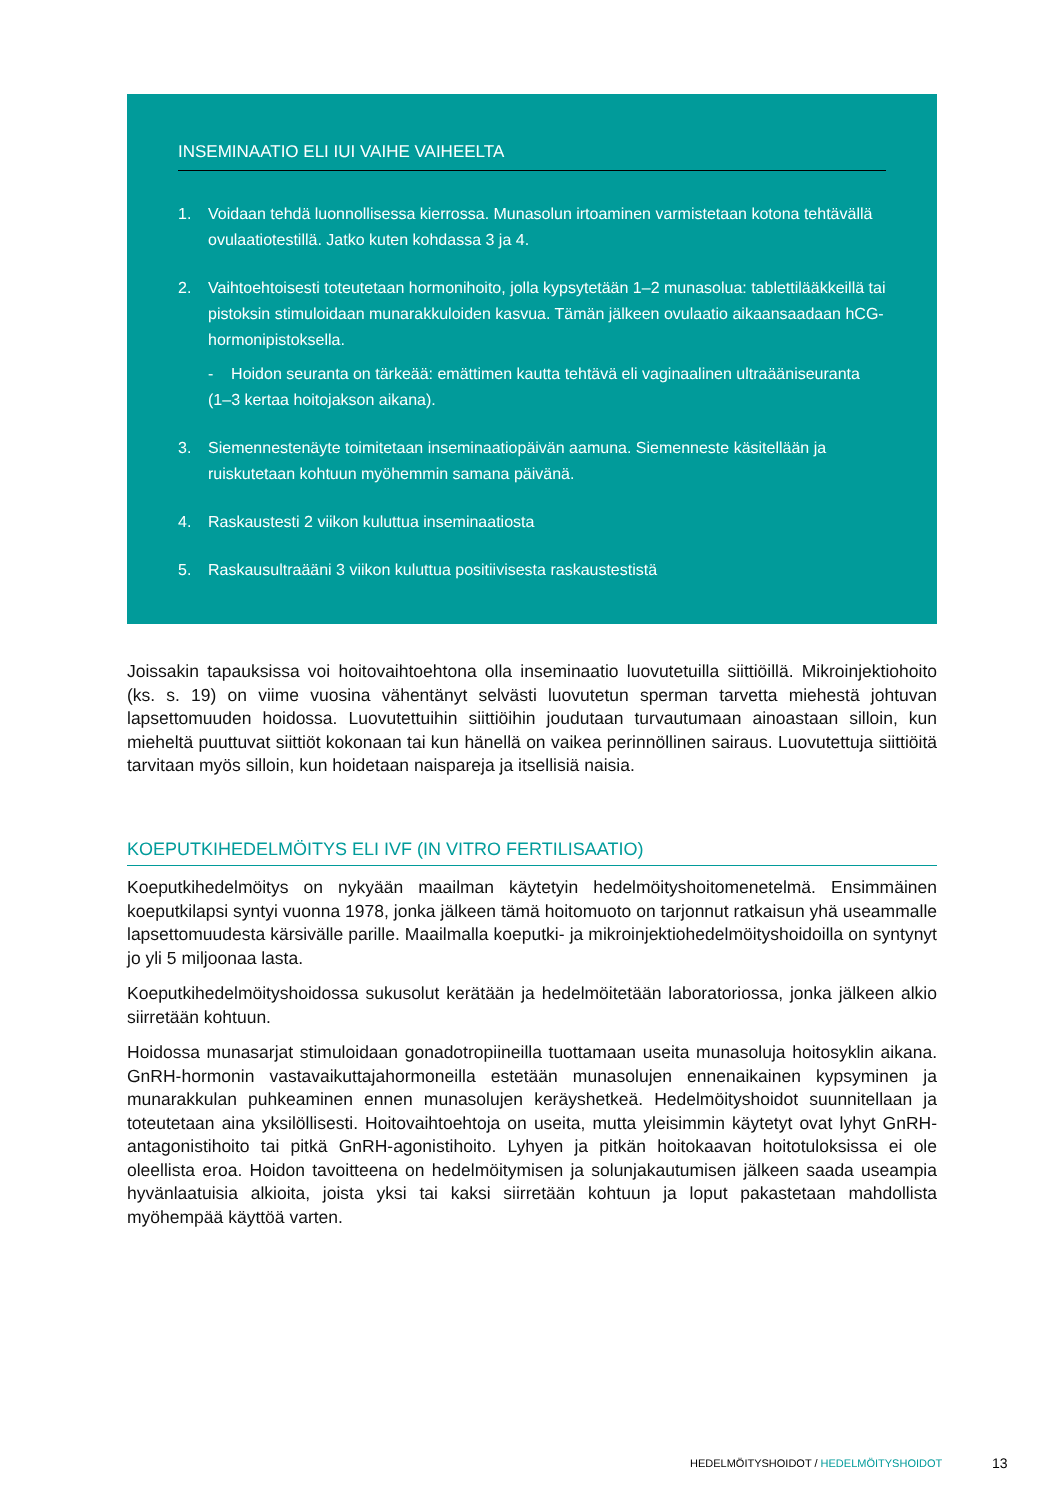INSEMINAATIO ELI IUI VAIHE VAIHEELTA
1. Voidaan tehdä luonnollisessa kierrossa. Munasolun irtoaminen varmistetaan kotona tehtävällä ovulaatiotestillä. Jatko kuten kohdassa 3 ja 4.
2. Vaihtoehtoisesti toteutetaan hormonihoito, jolla kypsytetään 1–2 munasolua: tablettilääkkeillä tai pistoksin stimuloidaan munarakkuloiden kasvua. Tämän jälkeen ovulaatio aikaansaadaan hCG-hormonipistoksella.
- Hoidon seuranta on tärkeää: emättimen kautta tehtävä eli vaginaalinen ultraääniseuranta (1–3 kertaa hoitojakson aikana).
3. Siemennestenäyte toimitetaan inseminaatiopäivän aamuna. Siemenneste käsitellään ja ruiskutetaan kohtuun myöhemmin samana päivänä.
4. Raskaustesti 2 viikon kuluttua inseminaatiosta
5. Raskausultraääni 3 viikon kuluttua positiivisesta raskaustestistä
Joissakin tapauksissa voi hoitovaihtoehtona olla inseminaatio luovutetuilla siittiöillä. Mikroinjektiohoito (ks. s. 19) on viime vuosina vähentänyt selvästi luovutetun sperman tarvetta miehestä johtuvan lapsettomuuden hoidossa. Luovutettuihin siittiöihin joudutaan turvautumaan ainoastaan silloin, kun mieheltä puuttuvat siittiöt kokonaan tai kun hänellä on vaikea perinnöllinen sairaus. Luovutettuja siittiöitä tarvitaan myös silloin, kun hoidetaan naispareja ja itsellisiä naisia.
KOEPUTKIHEDELMÖITYS ELI IVF (IN VITRO FERTILISAATIO)
Koeputkihedelmöitys on nykyään maailman käytetyin hedelmöityshoitomenetelmä. Ensimmäinen koeputkilapsi syntyi vuonna 1978, jonka jälkeen tämä hoitomuoto on tarjonnut ratkaisun yhä useammalle lapsettomuudesta kärsivälle parille. Maailmalla koeputki- ja mikroinjektiohedelmöityshoidoilla on syntynyt jo yli 5 miljoonaa lasta.
Koeputkihedelmöityshoidossa sukusolut kerätään ja hedelmöitetään laboratoriossa, jonka jälkeen alkio siirretään kohtuun.
Hoidossa munasarjat stimuloidaan gonadotropiineilla tuottamaan useita munasoluja hoitosyklin aikana. GnRH-hormonin vastavaikuttajahormoneilla estetään munasolujen ennenaikainen kypsyminen ja munarakkulan puhkeaminen ennen munasolujen keräyshetkeä. Hedelmöityshoidot suunnitellaan ja toteutetaan aina yksilöllisesti. Hoitovaihtoehtoja on useita, mutta yleisimmin käytetyt ovat lyhyt GnRH-antagonistihoito tai pitkä GnRH-agonistihoito. Lyhyen ja pitkän hoitokaavan hoitotuloksissa ei ole oleellista eroa. Hoidon tavoitteena on hedelmöitymisen ja solunjakautumisen jälkeen saada useampia hyvänlaatuisia alkioita, joista yksi tai kaksi siirretään kohtuun ja loput pakastetaan mahdollista myöhempää käyttöä varten.
HEDELMÖITYSHOIDOT / HEDELMÖITYSHOIDOT
13